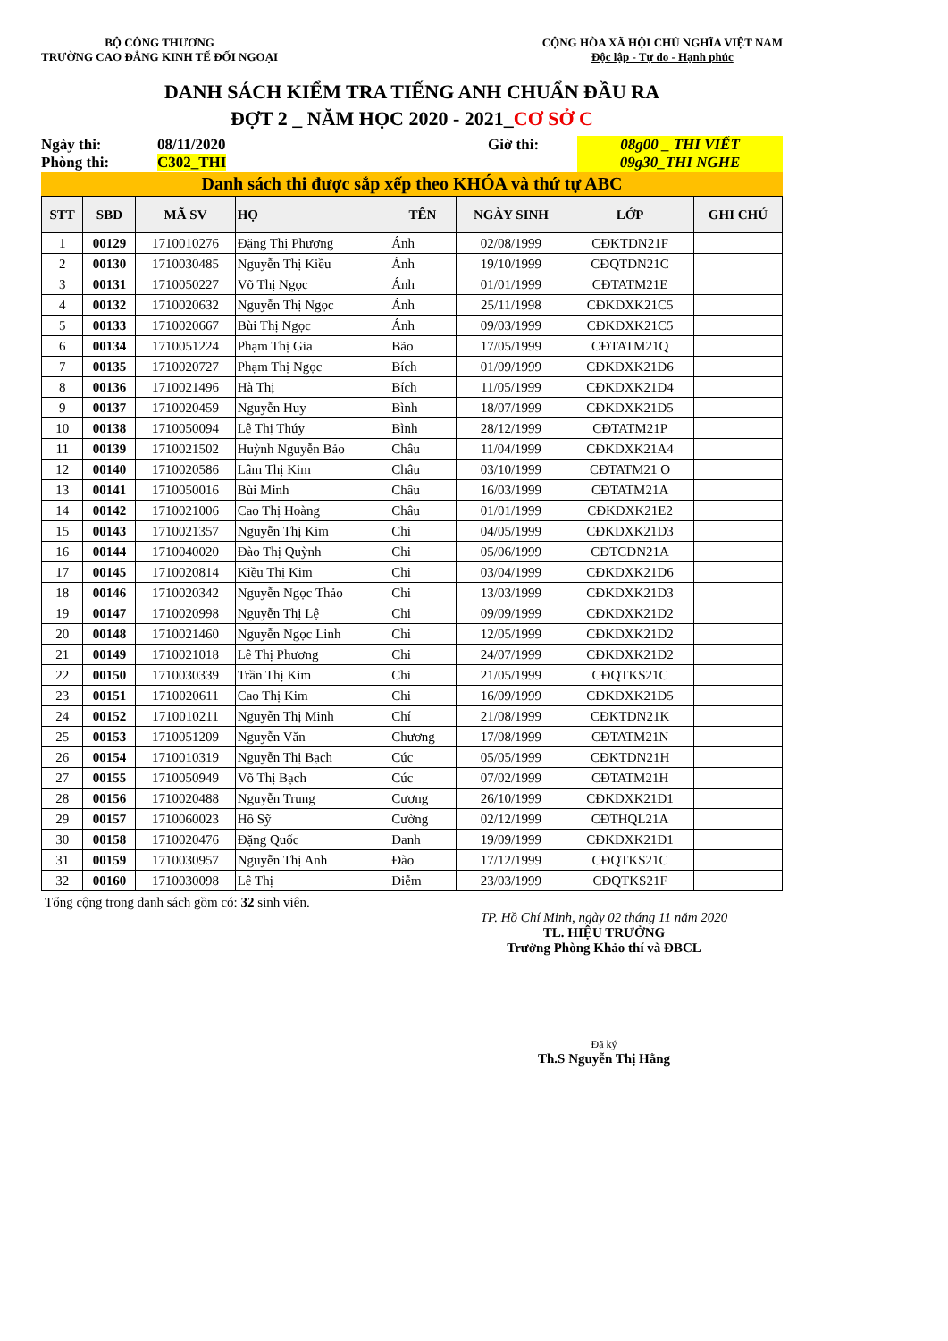BỘ CÔNG THƯƠNG
TRƯỜNG CAO ĐẲNG KINH TẾ ĐỐI NGOẠI
CỘNG HÒA XÃ HỘI CHỦ NGHĨA VIỆT NAM
Độc lập - Tự do - Hạnh phúc
DANH SÁCH KIỂM TRA TIẾNG ANH CHUẨN ĐẦU RA
ĐỢT 2 _ NĂM HỌC 2020 - 2021_CƠ SỞ C
Ngày thi:
Phòng thi:
08/11/2020
C302_THI
Giờ thi:
08g00 _ THI VIẾT
09g30_THI NGHE
Danh sách thi được sắp xếp theo KHÓA và thứ tự ABC
| STT | SBD | MÃ SV | HỌ | TÊN | NGÀY SINH | LỚP | GHI CHÚ |
| --- | --- | --- | --- | --- | --- | --- | --- |
| 1 | 00129 | 1710010276 | Đặng Thị Phương | Ánh | 02/08/1999 | CĐKTDN21F | |
| 2 | 00130 | 1710030485 | Nguyễn Thị Kiều | Ánh | 19/10/1999 | CĐQTDN21C | |
| 3 | 00131 | 1710050227 | Võ Thị Ngọc | Ánh | 01/01/1999 | CĐTATM21E | |
| 4 | 00132 | 1710020632 | Nguyễn Thị Ngọc | Ánh | 25/11/1998 | CĐKDXK21C5 | |
| 5 | 00133 | 1710020667 | Bùi Thị Ngọc | Ánh | 09/03/1999 | CĐKDXK21C5 | |
| 6 | 00134 | 1710051224 | Phạm Thị Gia | Bão | 17/05/1999 | CĐTATM21Q | |
| 7 | 00135 | 1710020727 | Phạm Thị Ngọc | Bích | 01/09/1999 | CĐKDXK21D6 | |
| 8 | 00136 | 1710021496 | Hà Thị | Bích | 11/05/1999 | CĐKDXK21D4 | |
| 9 | 00137 | 1710020459 | Nguyễn Huy | Bình | 18/07/1999 | CĐKDXK21D5 | |
| 10 | 00138 | 1710050094 | Lê Thị Thúy | Bình | 28/12/1999 | CĐTATM21P | |
| 11 | 00139 | 1710021502 | Huỳnh Nguyễn Bảo | Châu | 11/04/1999 | CĐKDXK21A4 | |
| 12 | 00140 | 1710020586 | Lâm Thị Kim | Châu | 03/10/1999 | CĐTATM21 O | |
| 13 | 00141 | 1710050016 | Bùi Minh | Châu | 16/03/1999 | CĐTATM21A | |
| 14 | 00142 | 1710021006 | Cao Thị Hoàng | Châu | 01/01/1999 | CĐKDXK21E2 | |
| 15 | 00143 | 1710021357 | Nguyễn Thị Kim | Chi | 04/05/1999 | CĐKDXK21D3 | |
| 16 | 00144 | 1710040020 | Đào Thị Quỳnh | Chi | 05/06/1999 | CĐTCDN21A | |
| 17 | 00145 | 1710020814 | Kiều Thị Kim | Chi | 03/04/1999 | CĐKDXK21D6 | |
| 18 | 00146 | 1710020342 | Nguyễn Ngọc Thảo | Chi | 13/03/1999 | CĐKDXK21D3 | |
| 19 | 00147 | 1710020998 | Nguyễn Thị Lệ | Chi | 09/09/1999 | CĐKDXK21D2 | |
| 20 | 00148 | 1710021460 | Nguyễn Ngọc Linh | Chi | 12/05/1999 | CĐKDXK21D2 | |
| 21 | 00149 | 1710021018 | Lê Thị Phương | Chi | 24/07/1999 | CĐKDXK21D2 | |
| 22 | 00150 | 1710030339 | Trần Thị Kim | Chi | 21/05/1999 | CĐQTKS21C | |
| 23 | 00151 | 1710020611 | Cao Thị Kim | Chi | 16/09/1999 | CĐKDXK21D5 | |
| 24 | 00152 | 1710010211 | Nguyễn Thị Minh | Chí | 21/08/1999 | CĐKTDN21K | |
| 25 | 00153 | 1710051209 | Nguyễn Văn | Chương | 17/08/1999 | CĐTATM21N | |
| 26 | 00154 | 1710010319 | Nguyễn Thị Bạch | Cúc | 05/05/1999 | CĐKTDN21H | |
| 27 | 00155 | 1710050949 | Võ Thị Bạch | Cúc | 07/02/1999 | CĐTATM21H | |
| 28 | 00156 | 1710020488 | Nguyễn Trung | Cương | 26/10/1999 | CĐKDXK21D1 | |
| 29 | 00157 | 1710060023 | Hồ Sỹ | Cường | 02/12/1999 | CĐTHQL21A | |
| 30 | 00158 | 1710020476 | Đặng Quốc | Danh | 19/09/1999 | CĐKDXK21D1 | |
| 31 | 00159 | 1710030957 | Nguyễn Thị Anh | Đào | 17/12/1999 | CĐQTKS21C | |
| 32 | 00160 | 1710030098 | Lê Thị | Diễm | 23/03/1999 | CĐQTKS21F | |
Tổng cộng trong danh sách gồm có: 32 sinh viên.
TP. Hồ Chí Minh, ngày 02 tháng 11 năm 2020
TL. HIỆU TRƯỞNG
Trưởng Phòng Khảo thí và ĐBCL
Đã ký
Th.S Nguyễn Thị Hằng